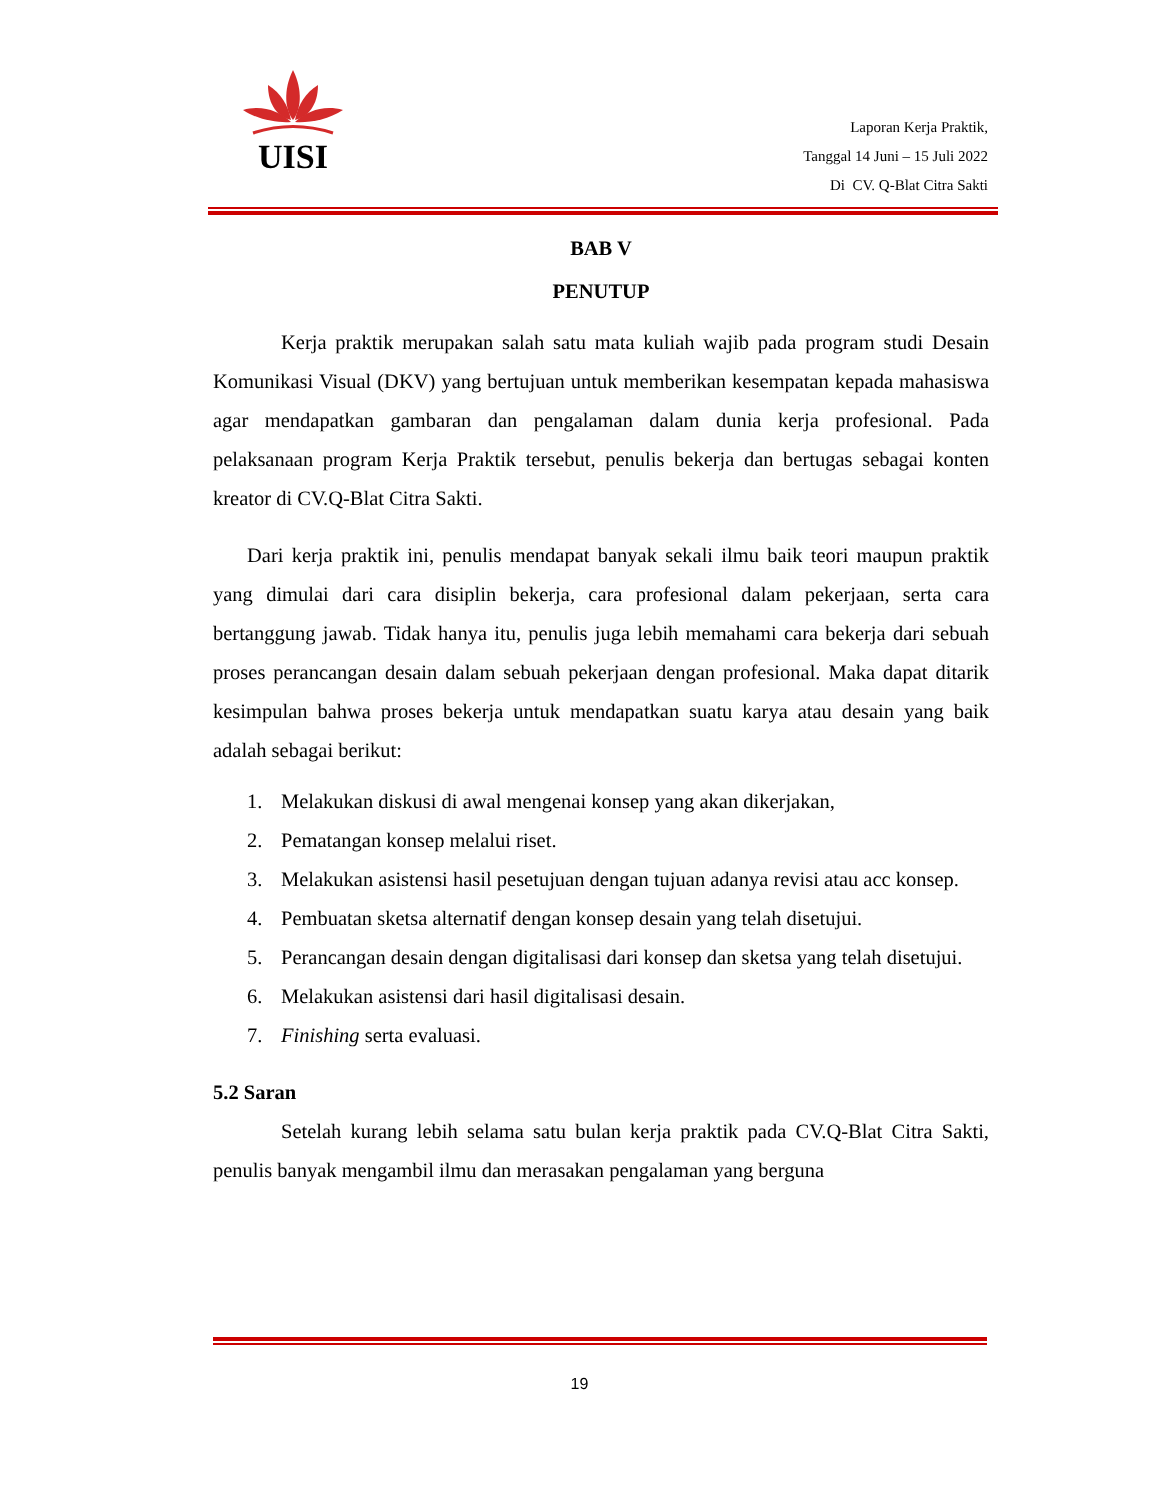UISI
Laporan Kerja Praktik,
Tanggal 14 Juni – 15 Juli 2022
Di CV. Q-Blat Citra Sakti
BAB V
PENUTUP
Kerja praktik merupakan salah satu mata kuliah wajib pada program studi Desain Komunikasi Visual (DKV) yang bertujuan untuk memberikan kesempatan kepada mahasiswa agar mendapatkan gambaran dan pengalaman dalam dunia kerja profesional. Pada pelaksanaan program Kerja Praktik tersebut, penulis bekerja dan bertugas sebagai konten kreator di CV.Q-Blat Citra Sakti.
Dari kerja praktik ini, penulis mendapat banyak sekali ilmu baik teori maupun praktik yang dimulai dari cara disiplin bekerja, cara profesional dalam pekerjaan, serta cara bertanggung jawab. Tidak hanya itu, penulis juga lebih memahami cara bekerja dari sebuah proses perancangan desain dalam sebuah pekerjaan dengan profesional. Maka dapat ditarik kesimpulan bahwa proses bekerja untuk mendapatkan suatu karya atau desain yang baik adalah sebagai berikut:
1. Melakukan diskusi di awal mengenai konsep yang akan dikerjakan,
2. Pematangan konsep melalui riset.
3. Melakukan asistensi hasil pesetujuan dengan tujuan adanya revisi atau acc konsep.
4. Pembuatan sketsa alternatif dengan konsep desain yang telah disetujui.
5. Perancangan desain dengan digitalisasi dari konsep dan sketsa yang telah disetujui.
6. Melakukan asistensi dari hasil digitalisasi desain.
7. Finishing serta evaluasi.
5.2 Saran
Setelah kurang lebih selama satu bulan kerja praktik pada CV.Q-Blat Citra Sakti, penulis banyak mengambil ilmu dan merasakan pengalaman yang berguna
19